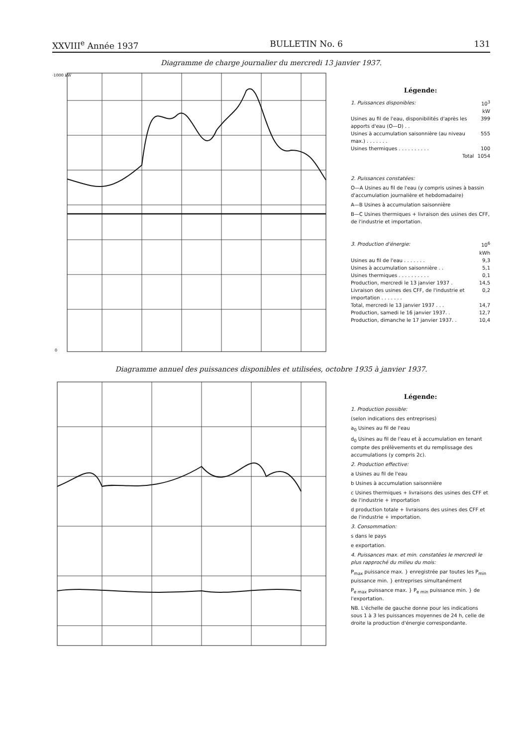XXVIII<sup>e</sup> Année 1937 BULLETIN No. 6 131
Diagramme de charge journalier du mercredi 13 janvier 1937.
·1000 kW
0
Légende:
| 1. Puissances disponibles: | 10<sup>3</sup> kW |
| Usines au fil de l'eau, disponibilités d'après les apports d'eau (O—D) . . | 399 |
| Usines à accumulation saisonnière (au niveau max.) . . . . . . . | 555 |
| Usines thermiques . . . . . . . . . . | 100 |
| Total | 1054 |
2. Puissances constatées:
O—A Usines au fil de l'eau (y compris usines à bassin d'accumulation journalière et hebdomadaire)
A—B Usines à accumulation saisonnière
B—C Usines thermiques + livraison des usines des CFF, de l'industrie et importation.
| 3. Production d'énergie: | 10<sup>6</sup> kWh |
| Usines au fil de l'eau . . . . . . . | 9,3 |
| Usines à accumulation saisonnière . . | 5,1 |
| Usines thermiques . . . . . . . . . . | 0,1 |
| Production, mercredi le 13 janvier 1937 . | 14,5 |
| Livraison des usines des CFF, de l'industrie et importation . . . . . . . | 0,2 |
| Total, mercredi le 13 janvier 1937 . . . | 14,7 |
| Production, samedi le 16 janvier 1937. . | 12,7 |
| Production, dimanche le 17 janvier 1937. . | 10,4 |
Diagramme annuel des puissances disponibles et utilisées, octobre 1935 à janvier 1937.
Légende:
1. Production possible:
(selon indications des entreprises)
a<sub>0</sub> Usines au fil de l'eau
d<sub>0</sub> Usines au fil de l'eau et à accumulation en tenant compte des prélèvements et du remplissage des accumulations (y compris 2c).
2. Production effective:
a Usines au fil de l'eau
b Usines à accumulation saisonnière
c Usines thermiques + livraisons des usines des CFF et de l'industrie + importation
d production totale + livraisons des usines des CFF et de l'industrie + importation.
3. Consommation:
s dans le pays
e exportation.
4. Puissances max. et min. constatées le mercredi le plus rapproché du milieu du mois:
P<sub>max</sub> puissance max. } enregistrée par toutes les P<sub>min</sub> puissance min. } entreprises simultanément
P<sub>e max</sub> puissance max. } P<sub>e min</sub> puissance min. } de l'exportation.
NB. L'échelle de gauche donne pour les indications sous 1 à 3 les puissances moyennes de 24 h, celle de droite la production d'énergie correspondante.